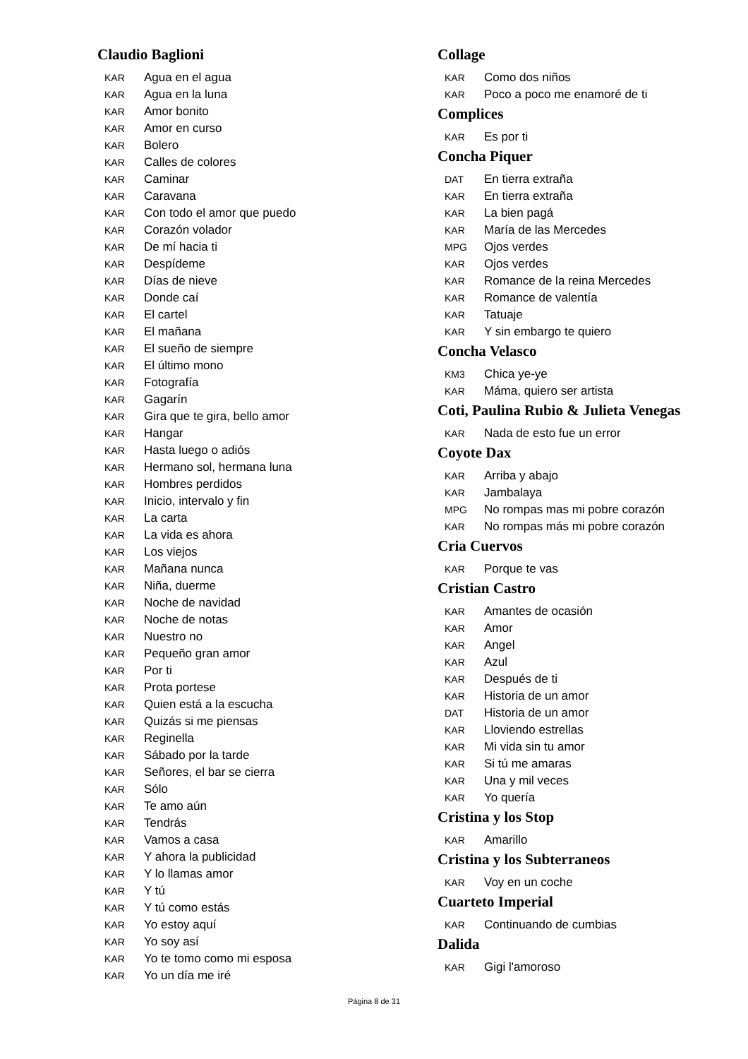Claudio Baglioni
KAR Agua en el agua
KAR Agua en la luna
KAR Amor bonito
KAR Amor en curso
KAR Bolero
KAR Calles de colores
KAR Caminar
KAR Caravana
KAR Con todo el amor que puedo
KAR Corazón volador
KAR De mí hacia ti
KAR Despídeme
KAR Días de nieve
KAR Donde caí
KAR El cartel
KAR El mañana
KAR El sueño de siempre
KAR El último mono
KAR Fotografía
KAR Gagarín
KAR Gira que te gira, bello amor
KAR Hangar
KAR Hasta luego o adiós
KAR Hermano sol, hermana luna
KAR Hombres perdidos
KAR Inicio, intervalo y fin
KAR La carta
KAR La vida es ahora
KAR Los viejos
KAR Mañana nunca
KAR Niña, duerme
KAR Noche de navidad
KAR Noche de notas
KAR Nuestro no
KAR Pequeño gran amor
KAR Por ti
KAR Prota portese
KAR Quien está a la escucha
KAR Quizás si me piensas
KAR Reginella
KAR Sábado por la tarde
KAR Señores, el bar se cierra
KAR Sólo
KAR Te amo aún
KAR Tendrás
KAR Vamos a casa
KAR Y ahora la publicidad
KAR Y lo llamas amor
KAR Y tú
KAR Y tú como estás
KAR Yo estoy aquí
KAR Yo soy así
KAR Yo te tomo como mi esposa
KAR Yo un día me iré
Collage
KAR Como dos niños
KAR Poco a poco me enamoré de ti
Complices
KAR Es por ti
Concha Piquer
DAT En tierra extraña
KAR En tierra extraña
KAR La bien pagá
KAR María de las Mercedes
MPG Ojos verdes
KAR Ojos verdes
KAR Romance de la reina Mercedes
KAR Romance de valentía
KAR Tatuaje
KAR Y sin embargo te quiero
Concha Velasco
KM3 Chica ye-ye
KAR Máma, quiero ser artista
Coti, Paulina Rubio & Julieta Venegas
KAR Nada de esto fue un error
Coyote Dax
KAR Arriba y abajo
KAR Jambalaya
MPG No rompas mas mi pobre corazón
KAR No rompas más mi pobre corazón
Cria Cuervos
KAR Porque te vas
Cristian Castro
KAR Amantes de ocasión
KAR Amor
KAR Angel
KAR Azul
KAR Después de ti
KAR Historia de un amor
DAT Historia de un amor
KAR Lloviendo estrellas
KAR Mi vida sin tu amor
KAR Si tú me amaras
KAR Una y mil veces
KAR Yo quería
Cristina y los Stop
KAR Amarillo
Cristina y los Subterraneos
KAR Voy en un coche
Cuarteto Imperial
KAR Continuando de cumbias
Dalida
KAR Gigi l'amoroso
Página 8 de 31